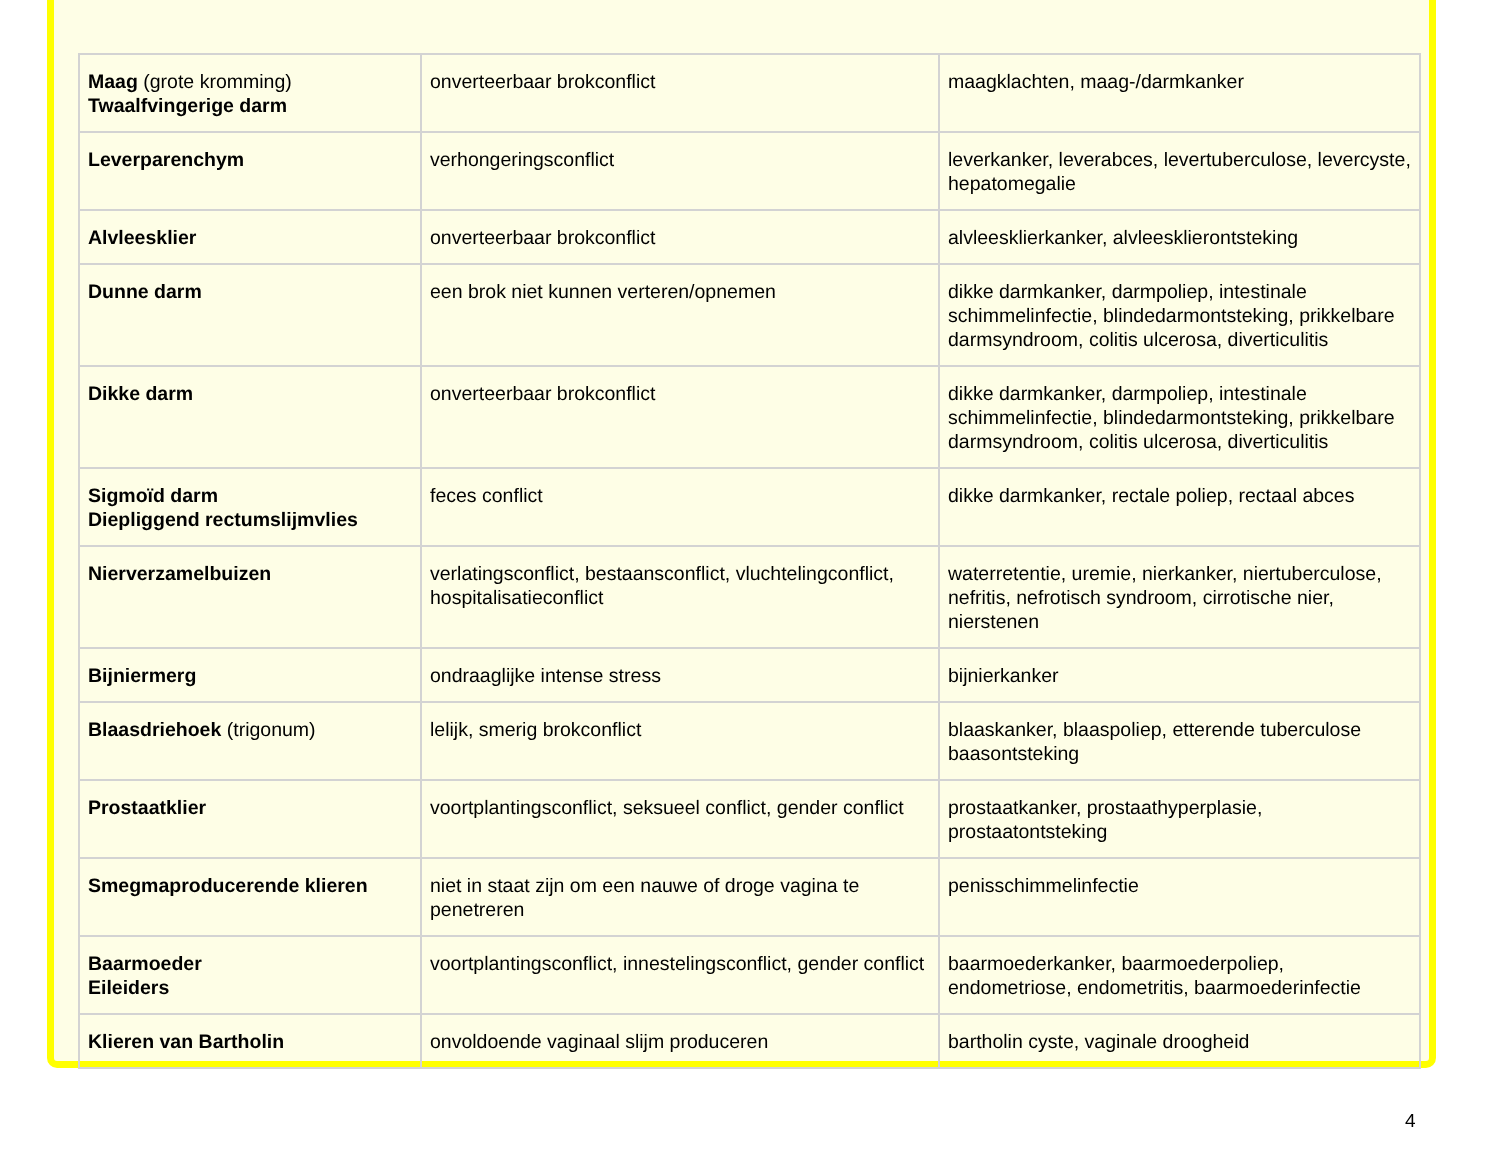| Maag (grote kromming) Twaalfvingerige darm | onverteerbaar brokconflict | maagklachten, maag-/darmkanker |
| Leverparenchym | verhongeringsconflict | leverkanker, leverabces, levertuberculose, levercyste, hepatomegalie |
| Alvleesklier | onverteerbaar brokconflict | alvleesklierkanker, alvleesklierontsteking |
| Dunne darm | een brok niet kunnen verteren/opnemen | dikke darmkanker, darmpoliep, intestinale schimmelinfectie, blindedarmontsteking, prikkelbare darmsyndroom, colitis ulcerosa, diverticulitis |
| Dikke darm | onverteerbaar brokconflict | dikke darmkanker, darmpoliep, intestinale schimmelinfectie, blindedarmontsteking, prikkelbare darmsyndroom, colitis ulcerosa, diverticulitis |
| Sigmoïd darm Diepliggend rectumslijmvlies | feces conflict | dikke darmkanker, rectale poliep, rectaal abces |
| Nierverzamelbuizen | verlatingsconflict, bestaansconflict, vluchtelingconflict, hospitalisatieconflict | waterretentie, uremie, nierkanker, niertuberculose, nefritis, nefrotisch syndroom, cirrotische nier, nierstenen |
| Bijniermerg | ondraaglijke intense stress | bijnierkanker |
| Blaasdriehoek (trigonum) | lelijk, smerig brokconflict | blaaskanker, blaaspoliep, etterende tuberculose baasontsteking |
| Prostaatklier | voortplantingsconflict, seksueel conflict, gender conflict | prostaatkanker, prostaathyperplasie, prostaatontsteking |
| Smegmaproducerende klieren | niet in staat zijn om een nauwe of droge vagina te penetreren | penisschimmelinfectie |
| Baarmoeder Eileiders | voortplantingsconflict, innestelingsconflict, gender conflict | baarmoederkanker, baarmoederpoliep, endometriose, endometritis, baarmoederinfectie |
| Klieren van Bartholin | onvoldoende vaginaal slijm produceren | bartholin cyste, vaginale droogheid |
4